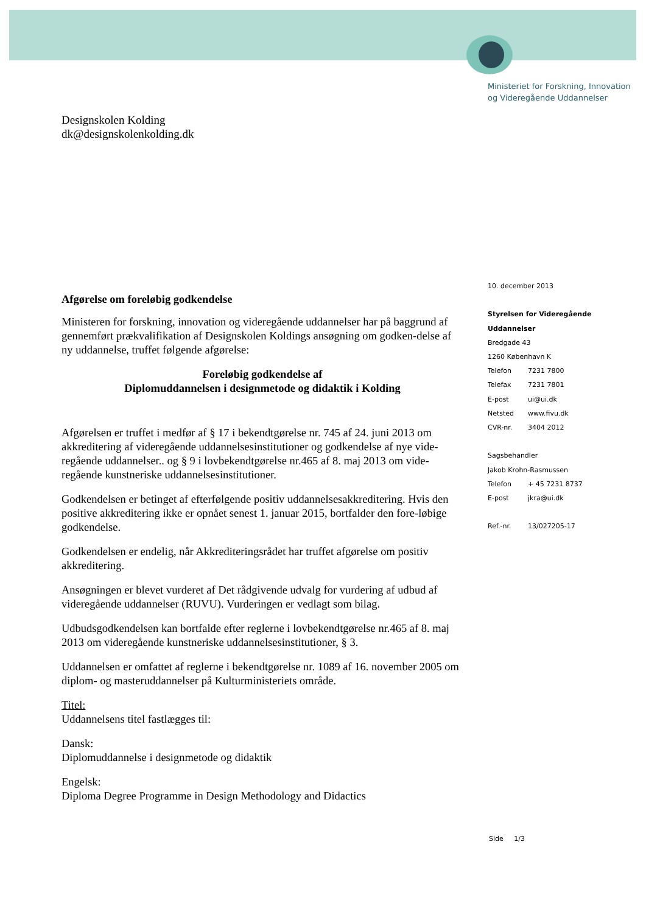Ministeriet for Forskning, Innovation
og Videregående Uddannelser
Designskolen Kolding
dk@designskolenkolding.dk
10. december 2013
Styrelsen for Videregående
Uddannelser
Bredgade 43
1260 København K
Telefon 7231 7800
Telefax 7231 7801
E-post ui@ui.dk
Netsted www.fivu.dk
CVR-nr. 3404 2012
Sagsbehandler
Jakob Krohn-Rasmussen
Telefon + 45 7231 8737
E-post jkra@ui.dk
Ref.-nr. 13/027205-17
Afgørelse om foreløbig godkendelse
Ministeren for forskning, innovation og videregående uddannelser har på baggrund af gennemført prækvalifikation af Designskolen Koldings ansøgning om godken-delse af ny uddannelse, truffet følgende afgørelse:
Foreløbig godkendelse af
Diplomuddannelsen i designmetode og didaktik i Kolding
Afgørelsen er truffet i medfør af § 17 i bekendtgørelse nr. 745 af 24. juni 2013 om akkreditering af videregående uddannelsesinstitutioner og godkendelse af nye vide-regående uddannelser.. og § 9 i lovbekendtgørelse nr.465 af 8. maj 2013 om vide-regående kunstneriske uddannelsesinstitutioner.
Godkendelsen er betinget af efterfølgende positiv uddannelsesakkreditering. Hvis den positive akkreditering ikke er opnået senest 1. januar 2015, bortfalder den fore-løbige godkendelse.
Godkendelsen er endelig, når Akkrediteringsrådet har truffet afgørelse om positiv akkreditering.
Ansøgningen er blevet vurderet af Det rådgivende udvalg for vurdering af udbud af videregående uddannelser (RUVU). Vurderingen er vedlagt som bilag.
Udbudsgodkendelsen kan bortfalde efter reglerne i lovbekendtgørelse nr.465 af 8. maj 2013 om videregående kunstneriske uddannelsesinstitutioner, § 3.
Uddannelsen er omfattet af reglerne i bekendtgørelse nr. 1089 af 16. november 2005 om diplom- og masteruddannelser på Kulturministeriets område.
Titel:
Uddannelsens titel fastlægges til:
Dansk:
Diplomuddannelse i designmetode og didaktik
Engelsk:
Diploma Degree Programme in Design Methodology and Didactics
Side 1/3